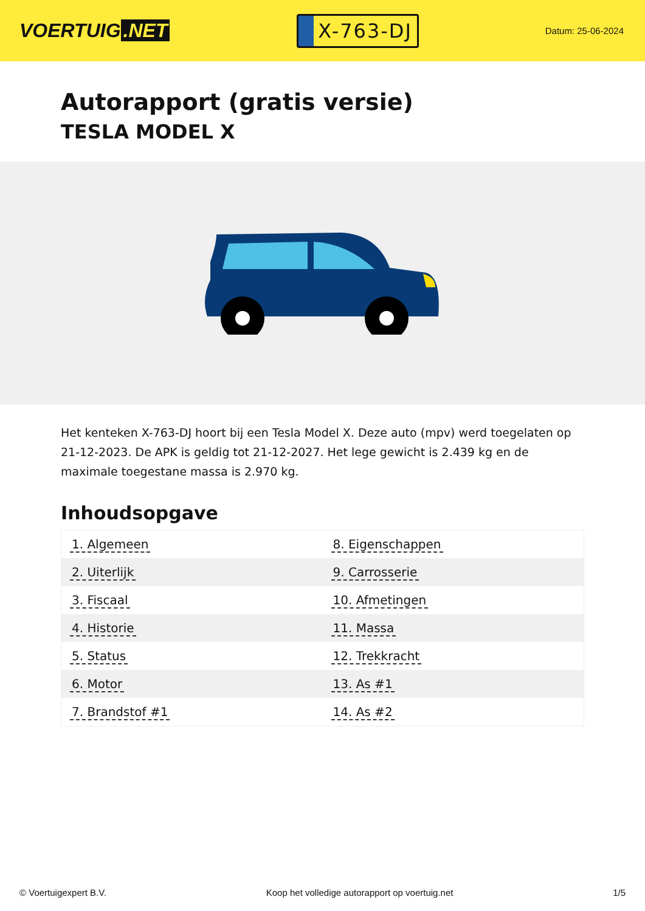VOERTUIG.NET
X-763-DJ
Datum: 25-06-2024
Autorapport (gratis versie)
TESLA MODEL X
Het kenteken X-763-DJ hoort bij een Tesla Model X. Deze auto (mpv) werd toegelaten op 21-12-2023. De APK is geldig tot 21-12-2027. Het lege gewicht is 2.439 kg en de maximale toegestane massa is 2.970 kg.
Inhoudsopgave
| 1. Algemeen | 8. Eigenschappen |
| 2. Uiterlijk | 9. Carrosserie |
| 3. Fiscaal | 10. Afmetingen |
| 4. Historie | 11. Massa |
| 5. Status | 12. Trekkracht |
| 6. Motor | 13. As #1 |
| 7. Brandstof #1 | 14. As #2 |
© Voertuigexpert B.V. Koop het volledige autorapport op voertuig.net 1/5